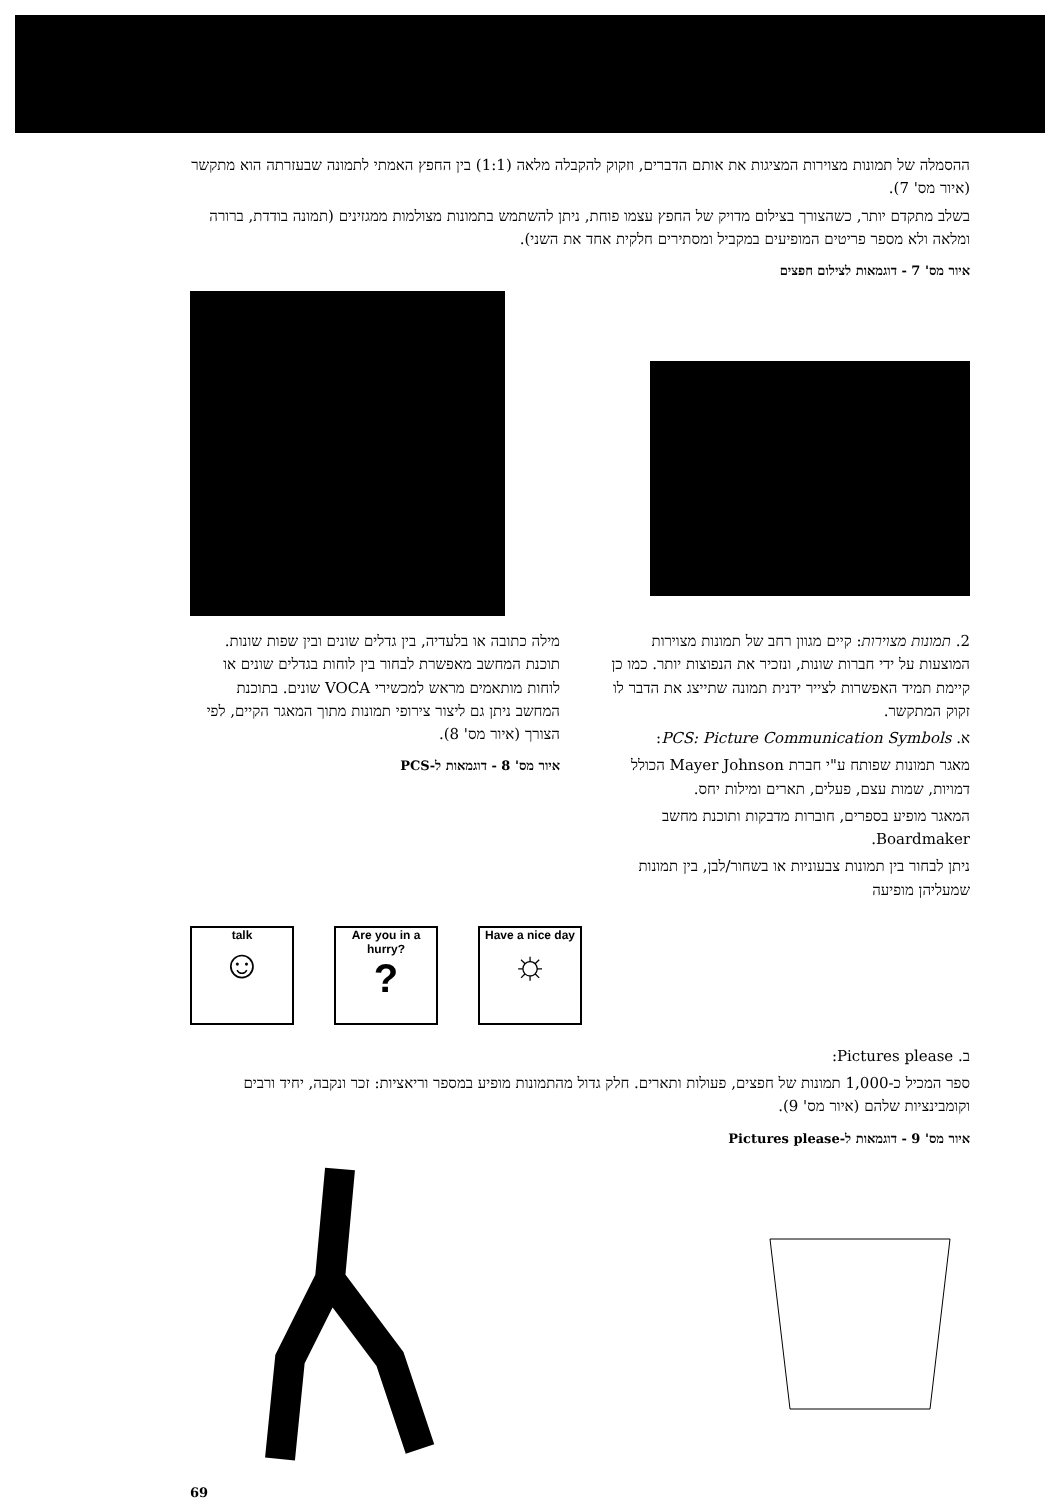ההסמלה של תמונות מצוירות המציגות את אותם הדברים, וזקוק להקבלה מלאה (1:1) בין החפץ האמתי לתמונה שבעזרתה הוא מתקשר (איור מס' 7).
בשלב מתקדם יותר, כשהצורך בצילום מדויק של החפץ עצמו פוחת, ניתן להשתמש בתמונות מצולמות ממגזינים (תמונה בודדת, ברורה ומלאה ולא מספר פריטים המופיעים במקביל ומסתירים חלקית אחד את השני).
איור מס' 7 - דוגמאות לצילום חפצים
2. תמונות מצוירות: קיים מגוון רחב של תמונות מצוירות המוצעות על ידי חברות שונות, ונזכיר את הנפוצות יותר. כמו כן קיימת תמיד האפשרות לצייר ידנית תמונה שתייצג את הדבר לו זקוק המתקשר.
א. PCS: Picture Communication Symbols:
מאגר תמונות שפותח ע"י חברת Mayer Johnson הכולל דמויות, שמות עצם, פעלים, תארים ומילות יחס.
המאגר מופיע בספרים, חוברות מדבקות ותוכנת מחשב Boardmaker.
ניתן לבחור בין תמונות צבעוניות או בשחור/לבן, בין תמונות שמעליהן מופיעה
מילה כתובה או בלעדיה, בין גדלים שונים ובין שפות שונות. תוכנת המחשב מאפשרת לבחור בין לוחות בגדלים שונים או לוחות מותאמים מראש למכשירי VOCA שונים. בתוכנת המחשב ניתן גם ליצור צירופי תמונות מתוך המאגר הקיים, לפי הצורך (איור מס' 8).
איור מס' 8 - דוגמאות ל-PCS
talk
☺
Are you in a hurry?
?
Have a nice day
☼
ב. Pictures please:
ספר המכיל כ-1,000 תמונות של חפצים, פעולות ותארים. חלק גדול מהתמונות מופיע במספר וריאציות: זכר ונקבה, יחיד ורבים וקומבינציות שלהם (איור מס' 9).
איור מס' 9 - דוגמאות ל-Pictures please
69